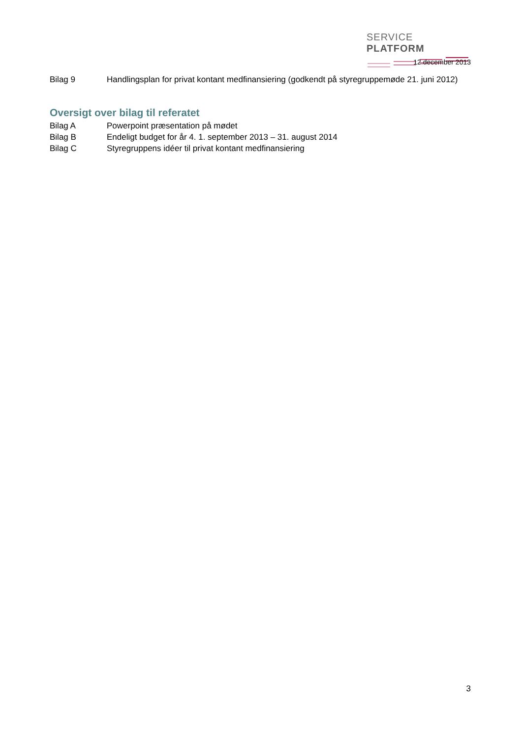SERVICE PLATFORM
12.december 2013
Bilag 9 Handlingsplan for privat kontant medfinansiering (godkendt på styregruppemøde 21. juni 2012)
Oversigt over bilag til referatet
Bilag A Powerpoint præsentation på mødet
Bilag B Endeligt budget for år 4. 1. september 2013 – 31. august 2014
Bilag C Styregruppens idéer til privat kontant medfinansiering
3